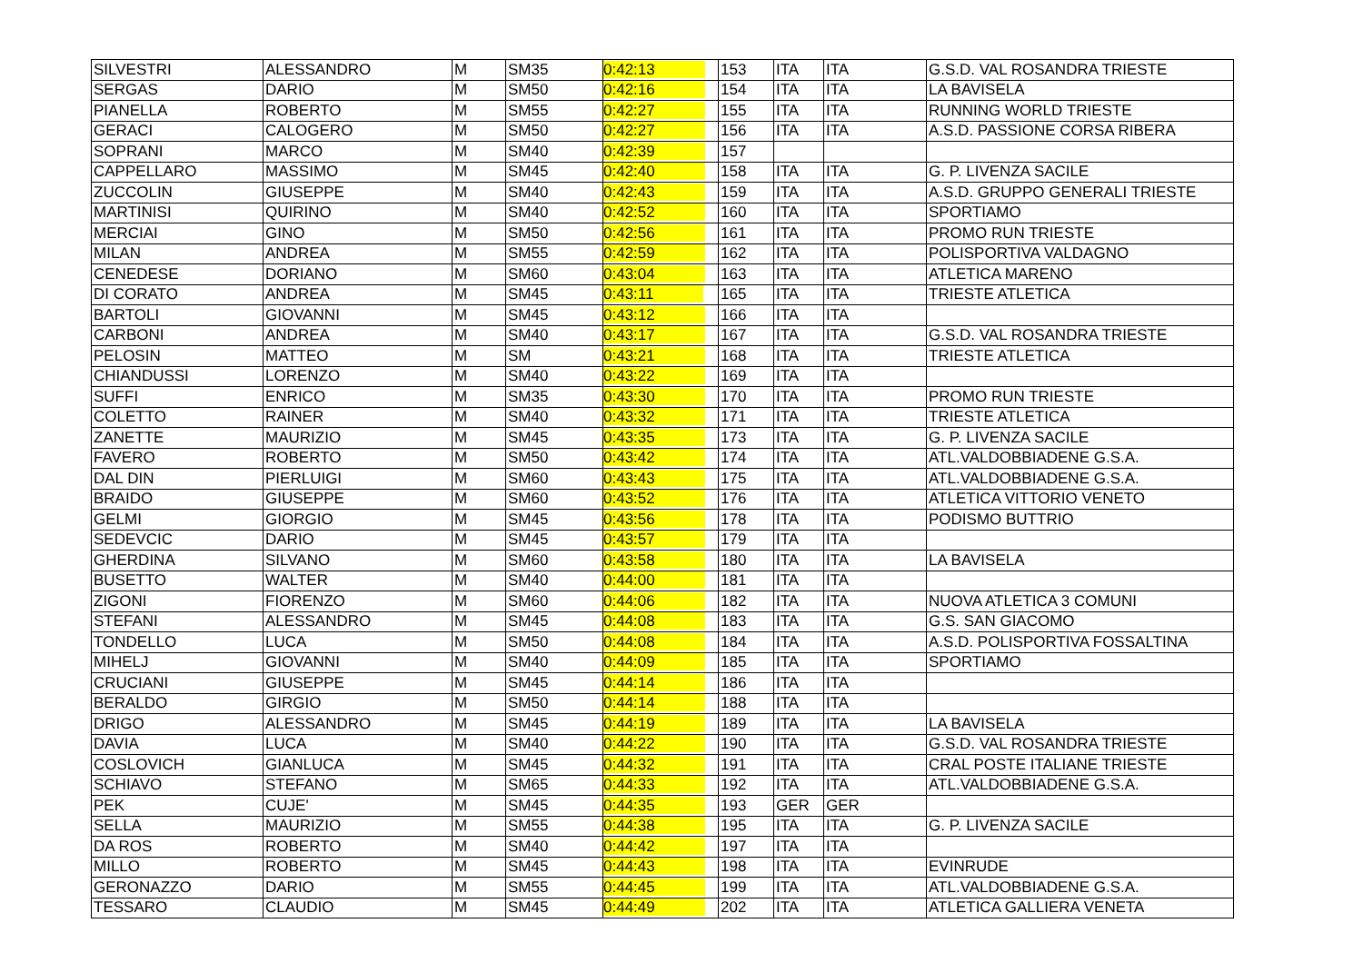| SILVESTRI | ALESSANDRO | M | SM35 | 0:42:13 | 153 | ITA | ITA | G.S.D. VAL ROSANDRA TRIESTE |
| SERGAS | DARIO | M | SM50 | 0:42:16 | 154 | ITA | ITA | LA BAVISELA |
| PIANELLA | ROBERTO | M | SM55 | 0:42:27 | 155 | ITA | ITA | RUNNING WORLD TRIESTE |
| GERACI | CALOGERO | M | SM50 | 0:42:27 | 156 | ITA | ITA | A.S.D. PASSIONE CORSA RIBERA |
| SOPRANI | MARCO | M | SM40 | 0:42:39 | 157 | | | |
| CAPPELLARO | MASSIMO | M | SM45 | 0:42:40 | 158 | ITA | ITA | G. P. LIVENZA SACILE |
| ZUCCOLIN | GIUSEPPE | M | SM40 | 0:42:43 | 159 | ITA | ITA | A.S.D. GRUPPO GENERALI TRIESTE |
| MARTINISI | QUIRINO | M | SM40 | 0:42:52 | 160 | ITA | ITA | SPORTIAMO |
| MERCIAI | GINO | M | SM50 | 0:42:56 | 161 | ITA | ITA | PROMO RUN TRIESTE |
| MILAN | ANDREA | M | SM55 | 0:42:59 | 162 | ITA | ITA | POLISPORTIVA VALDAGNO |
| CENEDESE | DORIANO | M | SM60 | 0:43:04 | 163 | ITA | ITA | ATLETICA MARENO |
| DI CORATO | ANDREA | M | SM45 | 0:43:11 | 165 | ITA | ITA | TRIESTE ATLETICA |
| BARTOLI | GIOVANNI | M | SM45 | 0:43:12 | 166 | ITA | ITA | |
| CARBONI | ANDREA | M | SM40 | 0:43:17 | 167 | ITA | ITA | G.S.D. VAL ROSANDRA TRIESTE |
| PELOSIN | MATTEO | M | SM | 0:43:21 | 168 | ITA | ITA | TRIESTE ATLETICA |
| CHIANDUSSI | LORENZO | M | SM40 | 0:43:22 | 169 | ITA | ITA | |
| SUFFI | ENRICO | M | SM35 | 0:43:30 | 170 | ITA | ITA | PROMO RUN TRIESTE |
| COLETTO | RAINER | M | SM40 | 0:43:32 | 171 | ITA | ITA | TRIESTE ATLETICA |
| ZANETTE | MAURIZIO | M | SM45 | 0:43:35 | 173 | ITA | ITA | G. P. LIVENZA SACILE |
| FAVERO | ROBERTO | M | SM50 | 0:43:42 | 174 | ITA | ITA | ATL.VALDOBBIADENE G.S.A. |
| DAL DIN | PIERLUIGI | M | SM60 | 0:43:43 | 175 | ITA | ITA | ATL.VALDOBBIADENE G.S.A. |
| BRAIDO | GIUSEPPE | M | SM60 | 0:43:52 | 176 | ITA | ITA | ATLETICA VITTORIO VENETO |
| GELMI | GIORGIO | M | SM45 | 0:43:56 | 178 | ITA | ITA | PODISMO BUTTRIO |
| SEDEVCIC | DARIO | M | SM45 | 0:43:57 | 179 | ITA | ITA | |
| GHERDINA | SILVANO | M | SM60 | 0:43:58 | 180 | ITA | ITA | LA BAVISELA |
| BUSETTO | WALTER | M | SM40 | 0:44:00 | 181 | ITA | ITA | |
| ZIGONI | FIORENZO | M | SM60 | 0:44:06 | 182 | ITA | ITA | NUOVA ATLETICA 3 COMUNI |
| STEFANI | ALESSANDRO | M | SM45 | 0:44:08 | 183 | ITA | ITA | G.S. SAN GIACOMO |
| TONDELLO | LUCA | M | SM50 | 0:44:08 | 184 | ITA | ITA | A.S.D. POLISPORTIVA FOSSALTINA |
| MIHELJ | GIOVANNI | M | SM40 | 0:44:09 | 185 | ITA | ITA | SPORTIAMO |
| CRUCIANI | GIUSEPPE | M | SM45 | 0:44:14 | 186 | ITA | ITA | |
| BERALDO | GIRGIO | M | SM50 | 0:44:14 | 188 | ITA | ITA | |
| DRIGO | ALESSANDRO | M | SM45 | 0:44:19 | 189 | ITA | ITA | LA BAVISELA |
| DAVIA | LUCA | M | SM40 | 0:44:22 | 190 | ITA | ITA | G.S.D. VAL ROSANDRA TRIESTE |
| COSLOVICH | GIANLUCA | M | SM45 | 0:44:32 | 191 | ITA | ITA | CRAL POSTE ITALIANE TRIESTE |
| SCHIAVO | STEFANO | M | SM65 | 0:44:33 | 192 | ITA | ITA | ATL.VALDOBBIADENE G.S.A. |
| PEK | CUJE' | M | SM45 | 0:44:35 | 193 | GER | GER | |
| SELLA | MAURIZIO | M | SM55 | 0:44:38 | 195 | ITA | ITA | G. P. LIVENZA SACILE |
| DA ROS | ROBERTO | M | SM40 | 0:44:42 | 197 | ITA | ITA | |
| MILLO | ROBERTO | M | SM45 | 0:44:43 | 198 | ITA | ITA | EVINRUDE |
| GERONAZZO | DARIO | M | SM55 | 0:44:45 | 199 | ITA | ITA | ATL.VALDOBBIADENE G.S.A. |
| TESSARO | CLAUDIO | M | SM45 | 0:44:49 | 202 | ITA | ITA | ATLETICA GALLIERA VENETA |